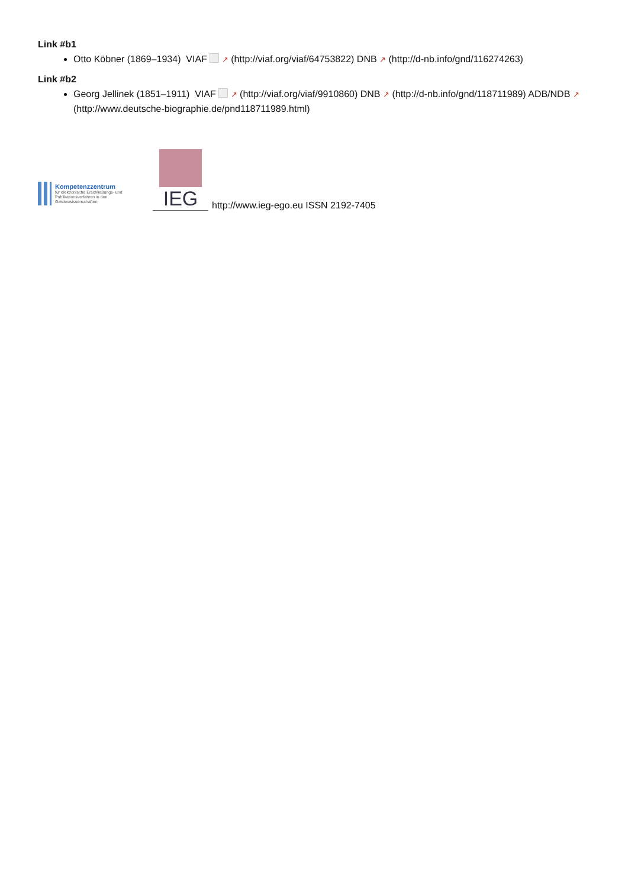Link #b1
Otto Köbner (1869–1934) VIAF ↗ (http://viaf.org/viaf/64753822) DNB ↗ (http://d-nb.info/gnd/116274263)
Link #b2
Georg Jellinek (1851–1911) VIAF ↗ (http://viaf.org/viaf/9910860) DNB ↗ (http://d-nb.info/gnd/118711989) ADB/NDB ↗ (http://www.deutsche-biographie.de/pnd118711989.html)
Kompetenzzentrum
für elektronische Erschließungs- und Publikationsverfahren in den Geisteswissenschaften
IEG
http://www.ieg-ego.eu ISSN 2192-7405